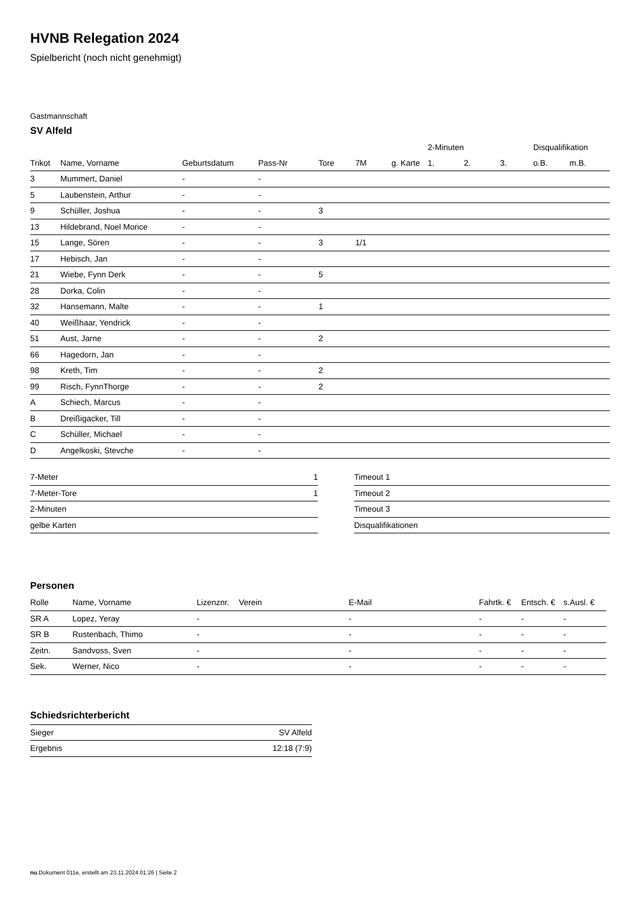HVNB Relegation 2024
Spielbericht (noch nicht genehmigt)
Gastmannschaft
SV Alfeld
| | | | | | | | 2-Minuten | | | Disqualifikation | |
| --- | --- | --- | --- | --- | --- | --- | --- | --- | --- | --- | --- |
| Trikot | Name, Vorname | Geburtsdatum | Pass-Nr | Tore | 7M | g. Karte | 1. | 2. | 3. | o.B. | m.B. |
| 3 | Mummert, Daniel | - | - | | | | | | | | |
| 5 | Laubenstein, Arthur | - | - | | | | | | | | |
| 9 | Schüller, Joshua | - | - | 3 | | | | | | | |
| 13 | Hildebrand, Noel Morice | - | - | | | | | | | | |
| 15 | Lange, Sören | - | - | 3 | 1/1 | | | | | | |
| 17 | Hebisch, Jan | - | - | | | | | | | | |
| 21 | Wiebe, Fynn Derk | - | - | 5 | | | | | | | |
| 28 | Dorka, Colin | - | - | | | | | | | | |
| 32 | Hansemann, Malte | - | - | 1 | | | | | | | |
| 40 | Weißhaar, Yendrick | - | - | | | | | | | | |
| 51 | Aust, Jarne | - | - | 2 | | | | | | | |
| 66 | Hagedorn, Jan | - | - | | | | | | | | |
| 98 | Kreth, Tim | - | - | 2 | | | | | | | |
| 99 | Risch, FynnThorge | - | - | 2 | | | | | | | |
| A | Schiech, Marcus | - | - | | | | | | | | |
| B | Dreißigacker, Till | - | - | | | | | | | | |
| C | Schüller, Michael | - | - | | | | | | | | |
| D | Angelkoski, Stevche | - | - | | | | | | | | |
| 7-Meter | 1 |
| 7-Meter-Tore | 1 |
| 2-Minuten | |
| gelbe Karten | |
| Timeout 1 |
| Timeout 2 |
| Timeout 3 |
| Disqualifikationen |
Personen
| Rolle | Name, Vorname | Lizenznr. | Verein | E-Mail | Fahrtk. € | Entsch. € | s.Ausl. € |
| --- | --- | --- | --- | --- | --- | --- | --- |
| SR A | Lopez, Yeray | - | | - | - | - | - |
| SR B | Rustenbach, Thimo | - | | - | - | - | - |
| Zeitn. | Sandvoss, Sven | - | | - | - | - | - |
| Sek. | Werner, Nico | - | | - | - | - | - |
Schiedsrichterbericht
| Sieger | SV Alfeld |
| Ergebnis | 12:18 (7:9) |
nu.Dokument 011e, erstellt am 23.11.2024 01:26 | Seite 2